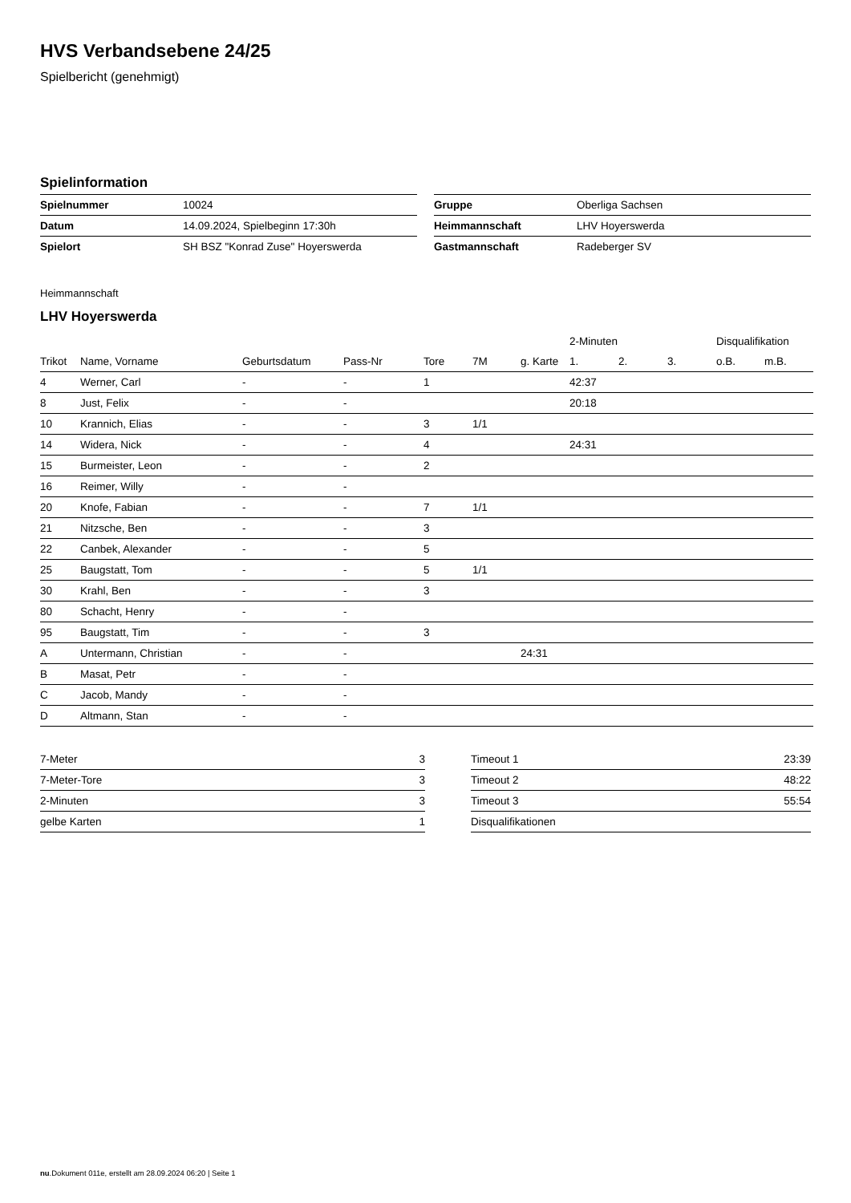HVS Verbandsebene 24/25
Spielbericht (genehmigt)
Spielinformation
| Spielnummer | 10024 |
| Datum | 14.09.2024, Spielbeginn 17:30h |
| Spielort | SH BSZ "Konrad Zuse" Hoyerswerda |
| Gruppe | Oberliga Sachsen |
| Heimmannschaft | LHV Hoyerswerda |
| Gastmannschaft | Radeberger SV |
Heimmannschaft
LHV Hoyerswerda
| | | | | | | | 2-Minuten | | | Disqualifikation | |
| --- | --- | --- | --- | --- | --- | --- | --- | --- | --- | --- | --- |
| Trikot | Name, Vorname | Geburtsdatum | Pass-Nr | Tore | 7M | g. Karte | 1. | 2. | 3. | o.B. | m.B. |
| 4 | Werner, Carl | - | - | 1 | | | 42:37 | | | | |
| 8 | Just, Felix | - | - | | | | 20:18 | | | | |
| 10 | Krannich, Elias | - | - | 3 | 1/1 | | | | | | |
| 14 | Widera, Nick | - | - | 4 | | | 24:31 | | | | |
| 15 | Burmeister, Leon | - | - | 2 | | | | | | | |
| 16 | Reimer, Willy | - | - | | | | | | | | |
| 20 | Knofe, Fabian | - | - | 7 | 1/1 | | | | | | |
| 21 | Nitzsche, Ben | - | - | 3 | | | | | | | |
| 22 | Canbek, Alexander | - | - | 5 | | | | | | | |
| 25 | Baugstatt, Tom | - | - | 5 | 1/1 | | | | | | |
| 30 | Krahl, Ben | - | - | 3 | | | | | | | |
| 80 | Schacht, Henry | - | - | | | | | | | | |
| 95 | Baugstatt, Tim | - | - | 3 | | | | | | | |
| A | Untermann, Christian | - | - | | | 24:31 | | | | | |
| B | Masat, Petr | - | - | | | | | | | | |
| C | Jacob, Mandy | - | - | | | | | | | | |
| D | Altmann, Stan | - | - | | | | | | | | |
| 7-Meter | 3 |
| 7-Meter-Tore | 3 |
| 2-Minuten | 3 |
| gelbe Karten | 1 |
| Timeout 1 | 23:39 |
| Timeout 2 | 48:22 |
| Timeout 3 | 55:54 |
| Disqualifikationen | |
nu.Dokument 011e, erstellt am 28.09.2024 06:20 | Seite 1